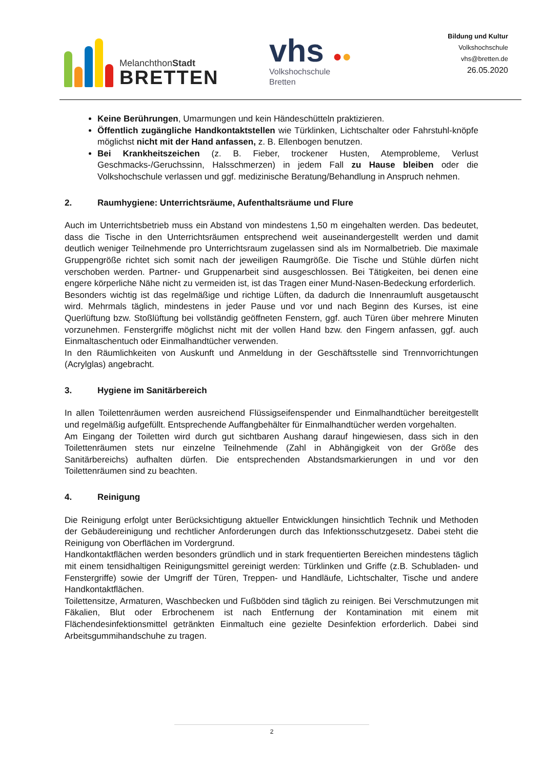MelanchthonStadt
BRETTEN
vhs ●●
Volkshochschule
Bretten
Bildung und Kultur
Volkshochschule
vhs@bretten.de
26.05.2020
Keine Berührungen, Umarmungen und kein Händeschütteln praktizieren.
Öffentlich zugängliche Handkontaktstellen wie Türklinken, Lichtschalter oder Fahrstuhl-knöpfe möglichst nicht mit der Hand anfassen, z. B. Ellenbogen benutzen.
Bei Krankheitszeichen (z. B. Fieber, trockener Husten, Atemprobleme, Verlust Geschmacks-/Geruchssinn, Halsschmerzen) in jedem Fall zu Hause bleiben oder die Volkshochschule verlassen und ggf. medizinische Beratung/Behandlung in Anspruch nehmen.
2. Raumhygiene: Unterrichtsräume, Aufenthaltsräume und Flure
Auch im Unterrichtsbetrieb muss ein Abstand von mindestens 1,50 m eingehalten werden. Das bedeutet, dass die Tische in den Unterrichtsräumen entsprechend weit auseinandergestellt werden und damit deutlich weniger Teilnehmende pro Unterrichtsraum zugelassen sind als im Normalbetrieb. Die maximale Gruppengröße richtet sich somit nach der jeweiligen Raumgröße. Die Tische und Stühle dürfen nicht verschoben werden. Partner- und Gruppenarbeit sind ausgeschlossen. Bei Tätigkeiten, bei denen eine engere körperliche Nähe nicht zu vermeiden ist, ist das Tragen einer Mund-Nasen-Bedeckung erforderlich.
Besonders wichtig ist das regelmäßige und richtige Lüften, da dadurch die Innenraumluft ausgetauscht wird. Mehrmals täglich, mindestens in jeder Pause und vor und nach Beginn des Kurses, ist eine Querlüftung bzw. Stoßlüftung bei vollständig geöffneten Fenstern, ggf. auch Türen über mehrere Minuten vorzunehmen. Fenstergriffe möglichst nicht mit der vollen Hand bzw. den Fingern anfassen, ggf. auch Einmaltaschentuch oder Einmalhandtücher verwenden.
In den Räumlichkeiten von Auskunft und Anmeldung in der Geschäftsstelle sind Trennvorrichtungen (Acrylglas) angebracht.
3. Hygiene im Sanitärbereich
In allen Toilettenräumen werden ausreichend Flüssigseifenspender und Einmalhandtücher bereitgestellt und regelmäßig aufgefüllt. Entsprechende Auffangbehälter für Einmalhandtücher werden vorgehalten.
Am Eingang der Toiletten wird durch gut sichtbaren Aushang darauf hingewiesen, dass sich in den Toilettenräumen stets nur einzelne Teilnehmende (Zahl in Abhängigkeit von der Größe des Sanitärbereichs) aufhalten dürfen. Die entsprechenden Abstandsmarkierungen in und vor den Toilettenräumen sind zu beachten.
4. Reinigung
Die Reinigung erfolgt unter Berücksichtigung aktueller Entwicklungen hinsichtlich Technik und Methoden der Gebäudereinigung und rechtlicher Anforderungen durch das Infektionsschutzgesetz. Dabei steht die Reinigung von Oberflächen im Vordergrund.
Handkontaktflächen werden besonders gründlich und in stark frequentierten Bereichen mindestens täglich mit einem tensidhaltigen Reinigungsmittel gereinigt werden: Türklinken und Griffe (z.B. Schubladen- und Fenstergriffe) sowie der Umgriff der Türen, Treppen- und Handläufe, Lichtschalter, Tische und andere Handkontaktflächen.
Toilettensitze, Armaturen, Waschbecken und Fußböden sind täglich zu reinigen. Bei Verschmutzungen mit Fäkalien, Blut oder Erbrochenem ist nach Entfernung der Kontamination mit einem mit Flächendesinfektionsmittel getränkten Einmaltuch eine gezielte Desinfektion erforderlich. Dabei sind Arbeitsgummihandschuhe zu tragen.
2